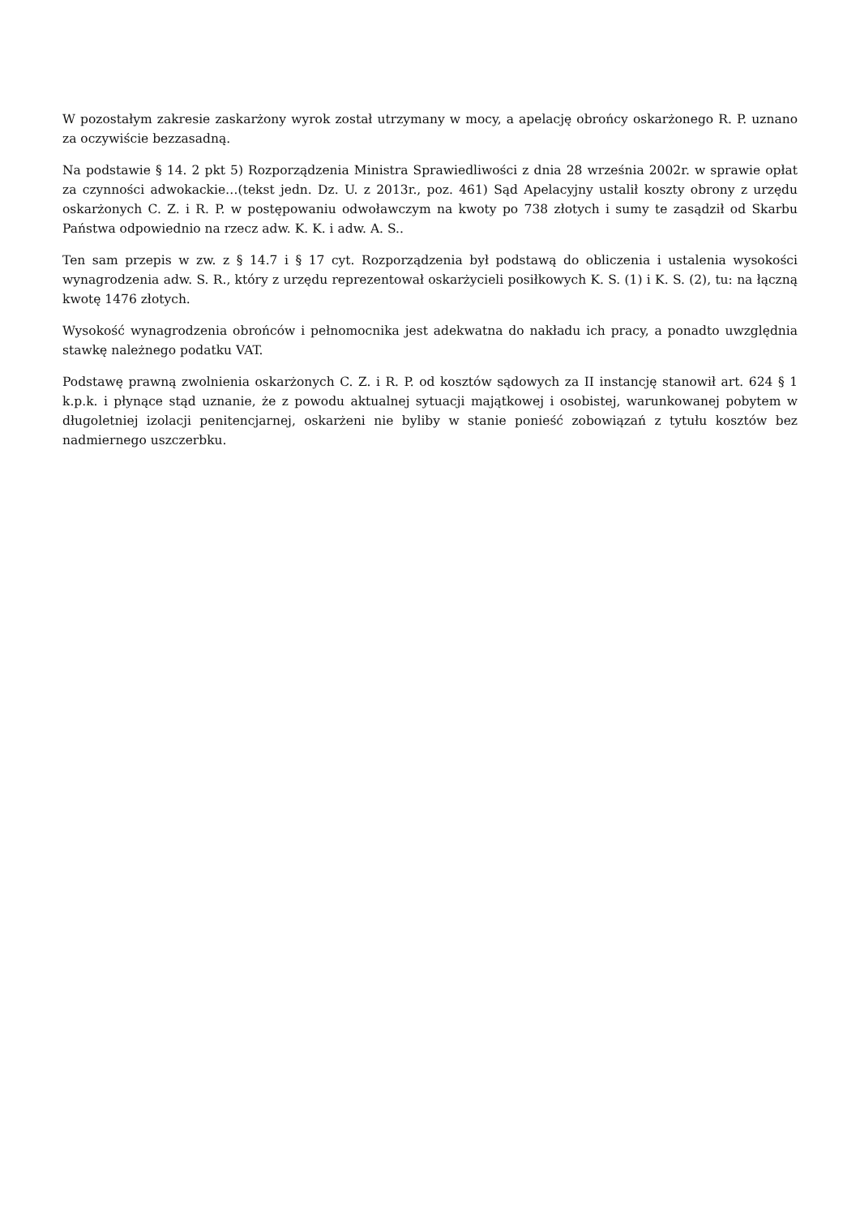W pozostałym zakresie zaskarżony wyrok został utrzymany w mocy, a apelację obrońcy oskarżonego R. P. uznano za oczywiście bezzasadną.
Na podstawie § 14. 2 pkt 5) Rozporządzenia Ministra Sprawiedliwości z dnia 28 września 2002r. w sprawie opłat za czynności adwokackie…(tekst jedn. Dz. U. z 2013r., poz. 461) Sąd Apelacyjny ustalił koszty obrony z urzędu oskarżonych C. Z. i R. P. w postępowaniu odwoławczym na kwoty po 738 złotych i sumy te zasądził od Skarbu Państwa odpowiednio na rzecz adw. K. K. i adw. A. S..
Ten sam przepis w zw. z § 14.7 i § 17 cyt. Rozporządzenia był podstawą do obliczenia i ustalenia wysokości wynagrodzenia adw. S. R., który z urzędu reprezentował oskarżycieli posiłkowych K. S. (1) i K. S. (2), tu: na łączną kwotę 1476 złotych.
Wysokość wynagrodzenia obrońców i pełnomocnika jest adekwatna do nakładu ich pracy, a ponadto uwzględnia stawkę należnego podatku VAT.
Podstawę prawną zwolnienia oskarżonych C. Z. i R. P. od kosztów sądowych za II instancję stanowił art. 624 § 1 k.p.k. i płynące stąd uznanie, że z powodu aktualnej sytuacji majątkowej i osobistej, warunkowanej pobytem w długoletniej izolacji penitencjarnej, oskarżeni nie byliby w stanie ponieść zobowiązań z tytułu kosztów bez nadmiernego uszczerbku.